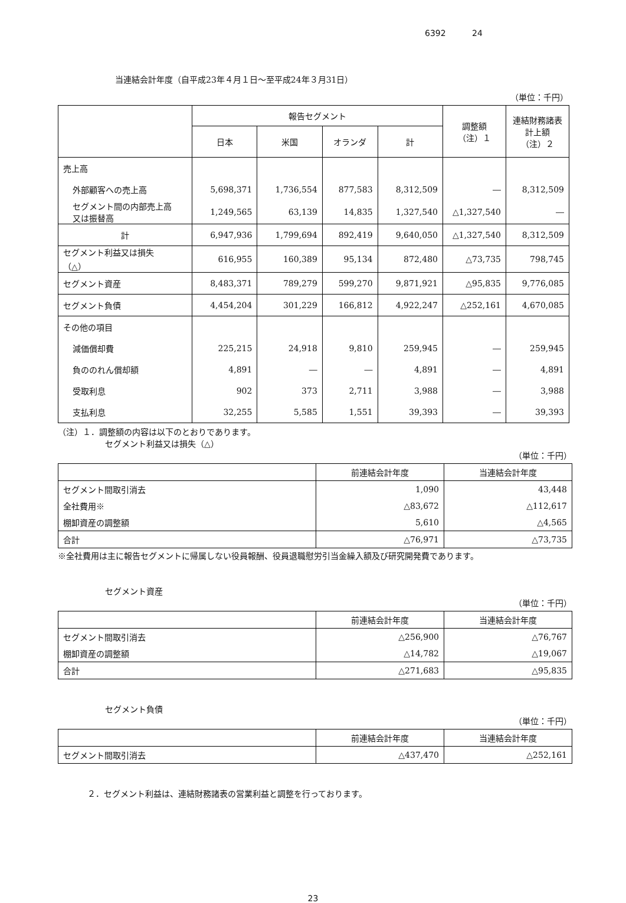6392 24
当連結会計年度（自平成23年４月１日～至平成24年３月31日）
（単位：千円）
| | 報告セグメント | | | | 調整額 （注）１ | 連結財務諸表 計上額 （注）２ |
| --- | --- | --- | --- | --- | --- | --- |
| | 日本 | 米国 | オランダ | 計 | | |
| 売上高 | | | | | | |
| 外部顧客への売上高 | 5,698,371 | 1,736,554 | 877,583 | 8,312,509 | ― | 8,312,509 |
| セグメント間の内部売上高 又は振替高 | 1,249,565 | 63,139 | 14,835 | 1,327,540 | △1,327,540 | ― |
| 計 | 6,947,936 | 1,799,694 | 892,419 | 9,640,050 | △1,327,540 | 8,312,509 |
| セグメント利益又は損失 （△） | 616,955 | 160,389 | 95,134 | 872,480 | △73,735 | 798,745 |
| セグメント資産 | 8,483,371 | 789,279 | 599,270 | 9,871,921 | △95,835 | 9,776,085 |
| セグメント負債 | 4,454,204 | 301,229 | 166,812 | 4,922,247 | △252,161 | 4,670,085 |
| その他の項目 | | | | | | |
| 減価償却費 | 225,215 | 24,918 | 9,810 | 259,945 | ― | 259,945 |
| 負ののれん償却額 | 4,891 | ― | ― | 4,891 | ― | 4,891 |
| 受取利息 | 902 | 373 | 2,711 | 3,988 | ― | 3,988 |
| 支払利息 | 32,255 | 5,585 | 1,551 | 39,393 | ― | 39,393 |
（注）１．調整額の内容は以下のとおりであります。
セグメント利益又は損失（△）
（単位：千円）
| | 前連結会計年度 | 当連結会計年度 |
| --- | --- | --- |
| セグメント間取引消去 | 1,090 | 43,448 |
| 全社費用※ | △83,672 | △112,617 |
| 棚卸資産の調整額 | 5,610 | △4,565 |
| 合計 | △76,971 | △73,735 |
※全社費用は主に報告セグメントに帰属しない役員報酬、役員退職慰労引当金繰入額及び研究開発費であります。
セグメント資産
（単位：千円）
| | 前連結会計年度 | 当連結会計年度 |
| --- | --- | --- |
| セグメント間取引消去 | △256,900 | △76,767 |
| 棚卸資産の調整額 | △14,782 | △19,067 |
| 合計 | △271,683 | △95,835 |
セグメント負債
（単位：千円）
| | 前連結会計年度 | 当連結会計年度 |
| --- | --- | --- |
| セグメント間取引消去 | △437,470 | △252,161 |
２．セグメント利益は、連結財務諸表の営業利益と調整を行っております。
23